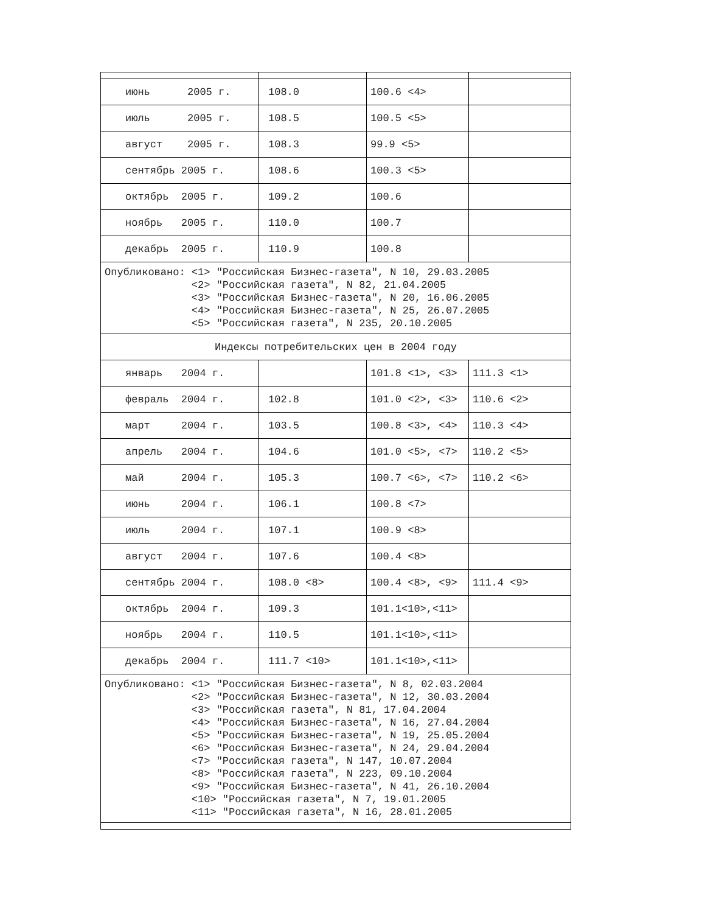| июнь 2005 г. | 108.0 | 100.6 <4> | |
| июль 2005 г. | 108.5 | 100.5 <5> | |
| август 2005 г. | 108.3 | 99.9 <5> | |
| сентябрь 2005 г. | 108.6 | 100.3 <5> | |
| октябрь 2005 г. | 109.2 | 100.6 | |
| ноябрь 2005 г. | 110.0 | 100.7 | |
| декабрь 2005 г. | 110.9 | 100.8 | |
| Опубликовано: <1> "Российская Бизнес-газета", N 10, 29.03.2005 <2> "Российская газета", N 82, 21.04.2005 <3> "Российская Бизнес-газета", N 20, 16.06.2005 <4> "Российская Бизнес-газета", N 25, 26.07.2005 <5> "Российская газета", N 235, 20.10.2005 | | | |
| Индексы потребительских цен в 2004 году | | | |
| январь 2004 г. | | 101.8 <1>, <3> | 111.3 <1> |
| февраль 2004 г. | 102.8 | 101.0 <2>, <3> | 110.6 <2> |
| март 2004 г. | 103.5 | 100.8 <3>, <4> | 110.3 <4> |
| апрель 2004 г. | 104.6 | 101.0 <5>, <7> | 110.2 <5> |
| май 2004 г. | 105.3 | 100.7 <6>, <7> | 110.2 <6> |
| июнь 2004 г. | 106.1 | 100.8 <7> | |
| июль 2004 г. | 107.1 | 100.9 <8> | |
| август 2004 г. | 107.6 | 100.4 <8> | |
| сентябрь 2004 г. | 108.0 <8> | 100.4 <8>, <9> | 111.4 <9> |
| октябрь 2004 г. | 109.3 | 101.1<10>,<11> | |
| ноябрь 2004 г. | 110.5 | 101.1<10>,<11> | |
| декабрь 2004 г. | 111.7 <10> | 101.1<10>,<11> | |
| Опубликовано: <1> "Российская Бизнес-газета", N 8, 02.03.2004 <2> "Российская Бизнес-газета", N 12, 30.03.2004 <3> "Российская газета", N 81, 17.04.2004 <4> "Российская Бизнес-газета", N 16, 27.04.2004 <5> "Российская Бизнес-газета", N 19, 25.05.2004 <6> "Российская Бизнес-газета", N 24, 29.04.2004 <7> "Российская газета", N 147, 10.07.2004 <8> "Российская газета", N 223, 09.10.2004 <9> "Российская Бизнес-газета", N 41, 26.10.2004 <10> "Российская газета", N 7, 19.01.2005 <11> "Российская газета", N 16, 28.01.2005 | | | |